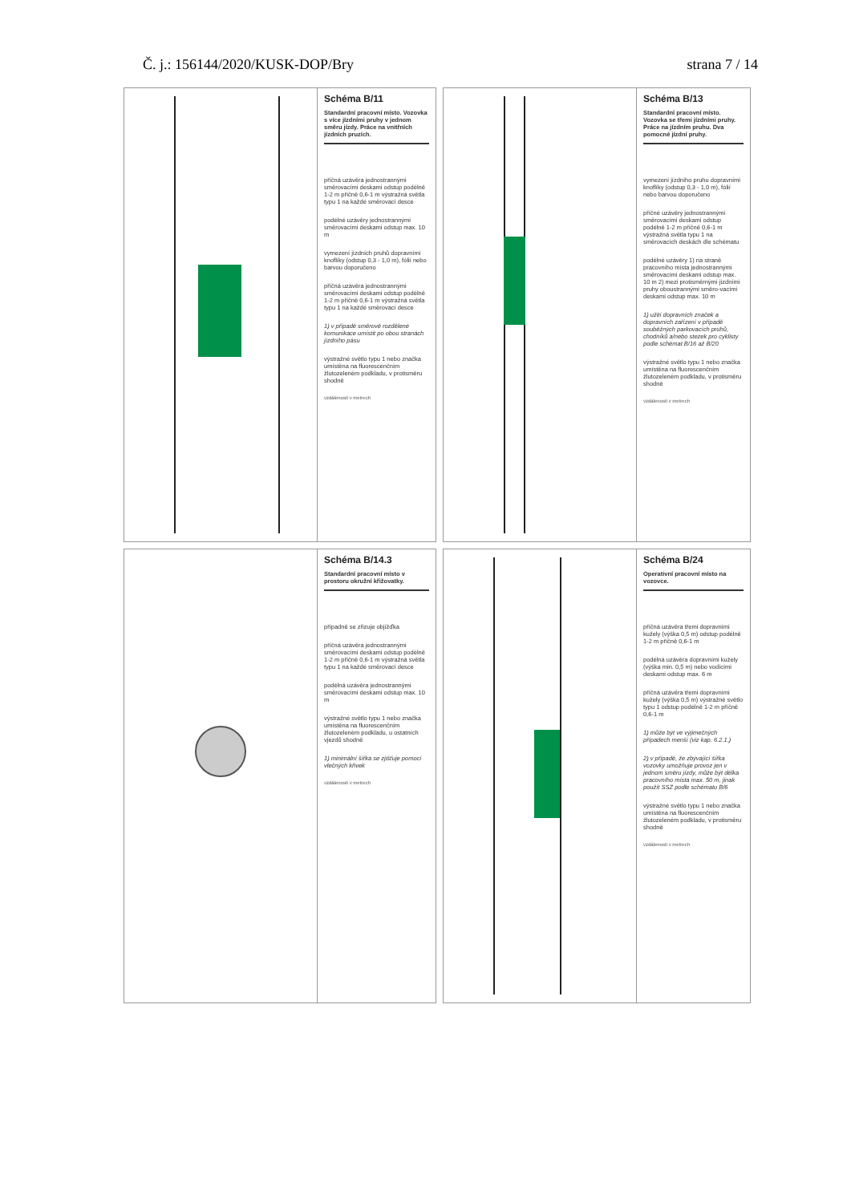Č. j.: 156144/2020/KUSK-DOP/Bry strana 7 / 14
Schéma B/11
Standardní pracovní místo. Vozovka s více jízdními pruhy v jednom směru jízdy. Práce na vnitřních jízdních pruzích.
příčná uzávěra jednostrannými směrovacími deskami odstup podélně 1-2 m příčně 0,6-1 m výstražná světla typu 1 na každé směrovací desce
podélné uzávěry jednostrannými směrovacími deskami odstup max. 10 m
vymezení jízdních pruhů dopravními knoflíky (odstup 0,3 - 1,0 m), fólií nebo barvou doporučeno
příčná uzávěra jednostrannými směrovacími deskami odstup podélně 1-2 m příčně 0,6-1 m výstražná světla typu 1 na každé směrovací desce
1) v případě směrově rozdělené komunikace umístit po obou stranách jízdního pásu
výstražné světlo typu 1 nebo značka umístěna na fluorescenčním žlutozeleném podkladu, v protisměru shodně
vzdálenosti v metrech
Schéma B/13
Standardní pracovní místo. Vozovka se třemi jízdními pruhy. Práce na jízdním pruhu. Dva pomocné jízdní pruhy.
vymezení jízdního pruhu dopravními knoflíky (odstup 0,3 - 1,0 m), fólií nebo barvou doporučeno
příčné uzávěry jednostrannými směrovacími deskami odstup podélně 1-2 m příčně 0,6-1 m výstražná světla typu 1 na směrovacích deskách dle schématu
podélné uzávěry 1) na straně pracovního místa jednostrannými směrovacími deskami odstup max. 10 m 2) mezi protisměrnými jízdními pruhy oboustrannými směro-vacími deskami odstup max. 10 m
1) užití dopravních značek a dopravních zařízení v případě souběžných parkovacích pruhů, chodníků a/nebo stezek pro cyklisty podle schémat B/16 až B/20
výstražné světlo typu 1 nebo značka umístěna na fluorescenčním žlutozeleném podkladu, v protisměru shodně
vzdálenosti v metrech
Schéma B/14.3
Standardní pracovní místo v prostoru okružní křižovatky.
případně se zřizuje objížďka
příčná uzávěra jednostrannými směrovacími deskami odstup podélně 1-2 m příčně 0,6-1 m výstražná světla typu 1 na každé směrovací desce
podélná uzávěra jednostrannými směrovacími deskami odstup max. 10 m
výstražné světlo typu 1 nebo značka umístěna na fluorescenčním žlutozeleném podkladu, u ostatních vjezdů shodně
1) minimální šířka se zjišťuje pomocí vlečných křivek
vzdálenosti v metrech
Schéma B/24
Operativní pracovní místo na vozovce.
příčná uzávěra třemi dopravními kužely (výška 0,5 m) odstup podélně 1-2 m příčně 0,6-1 m
podélná uzávěra dopravními kužely (výška min. 0,5 m) nebo vodícími deskami odstup max. 6 m
příčná uzávěra třemi dopravními kužely (výška 0,5 m) výstražné světlo typu 1 odstup podélně 1-2 m příčně 0,6-1 m
1) může být ve výjimečných případech menší (viz kap. 6.2.1.)
2) v případě, že zbývající šířka vozovky umožňuje provoz jen v jednom směru jízdy, může být délka pracovního místa max. 50 m, jinak použít SSZ podle schématu B/6
výstražné světlo typu 1 nebo značka umístěna na fluorescenčním žlutozeleném podkladu, v protisměru shodně
vzdálenosti v metrech